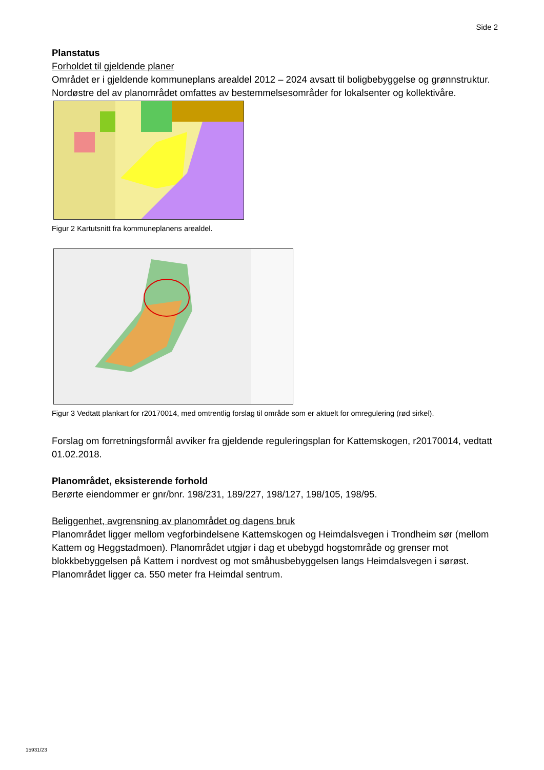Side 2
Planstatus
Forholdet til gjeldende planer
Området er i gjeldende kommuneplans arealdel 2012 – 2024 avsatt til boligbebyggelse og grønnstruktur. Nordøstre del av planområdet omfattes av bestemmelsesområder for lokalsenter og kollektivåre.
Figur 2 Kartutsnitt fra kommuneplanens arealdel.
Figur 3 Vedtatt plankart for r20170014, med omtrentlig forslag til område som er aktuelt for omregulering (rød sirkel).
Forslag om forretningsformål avviker fra gjeldende reguleringsplan for Kattemskogen, r20170014, vedtatt 01.02.2018.
Planområdet, eksisterende forhold
Berørte eiendommer er gnr/bnr. 198/231, 189/227, 198/127, 198/105, 198/95.
Beliggenhet, avgrensning av planområdet og dagens bruk
Planområdet ligger mellom vegforbindelsene Kattemskogen og Heimdalsvegen i Trondheim sør (mellom Kattem og Heggstadmoen). Planområdet utgjør i dag et ubebygd hogstområde og grenser mot blokkbebyggelsen på Kattem i nordvest og mot småhusbebyggelsen langs Heimdalsvegen i sørøst. Planområdet ligger ca. 550 meter fra Heimdal sentrum.
15931/23